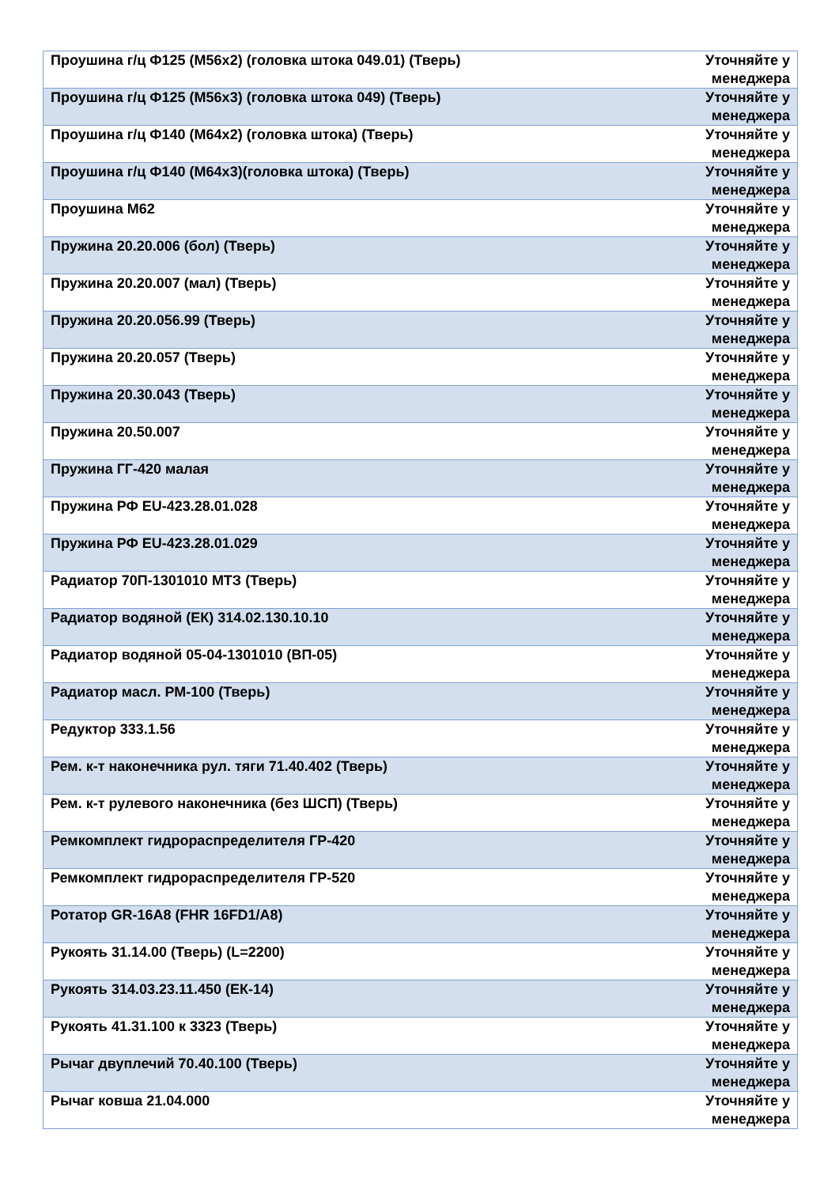| Проушина г/ц Ф125 (М56х2) (головка штока 049.01) (Тверь) | Уточняйте у менеджера |
| Проушина г/ц Ф125 (М56х3) (головка штока 049) (Тверь) | Уточняйте у менеджера |
| Проушина г/ц Ф140 (М64х2) (головка штока) (Тверь) | Уточняйте у менеджера |
| Проушина г/ц Ф140 (М64х3)(головка штока) (Тверь) | Уточняйте у менеджера |
| Проушина М62 | Уточняйте у менеджера |
| Пружина 20.20.006 (бол) (Тверь) | Уточняйте у менеджера |
| Пружина 20.20.007 (мал) (Тверь) | Уточняйте у менеджера |
| Пружина 20.20.056.99 (Тверь) | Уточняйте у менеджера |
| Пружина 20.20.057 (Тверь) | Уточняйте у менеджера |
| Пружина 20.30.043 (Тверь) | Уточняйте у менеджера |
| Пружина 20.50.007 | Уточняйте у менеджера |
| Пружина ГГ-420 малая | Уточняйте у менеджера |
| Пружина РФ EU-423.28.01.028 | Уточняйте у менеджера |
| Пружина РФ EU-423.28.01.029 | Уточняйте у менеджера |
| Радиатор 70П-1301010 МТЗ (Тверь) | Уточняйте у менеджера |
| Радиатор водяной (ЕК) 314.02.130.10.10 | Уточняйте у менеджера |
| Радиатор водяной 05-04-1301010 (ВП-05) | Уточняйте у менеджера |
| Радиатор масл. РМ-100 (Тверь) | Уточняйте у менеджера |
| Редуктор 333.1.56 | Уточняйте у менеджера |
| Рем. к-т наконечника рул. тяги 71.40.402 (Тверь) | Уточняйте у менеджера |
| Рем. к-т рулевого наконечника (без ШСП) (Тверь) | Уточняйте у менеджера |
| Ремкомплект гидрораспределителя ГР-420 | Уточняйте у менеджера |
| Ремкомплект гидрораспределителя ГР-520 | Уточняйте у менеджера |
| Ротатор GR-16A8 (FHR 16FD1/A8) | Уточняйте у менеджера |
| Рукоять 31.14.00 (Тверь) (L=2200) | Уточняйте у менеджера |
| Рукоять 314.03.23.11.450 (ЕК-14) | Уточняйте у менеджера |
| Рукоять 41.31.100 к 3323 (Тверь) | Уточняйте у менеджера |
| Рычаг двуплечий 70.40.100 (Тверь) | Уточняйте у менеджера |
| Рычаг ковша 21.04.000 | Уточняйте у менеджера |